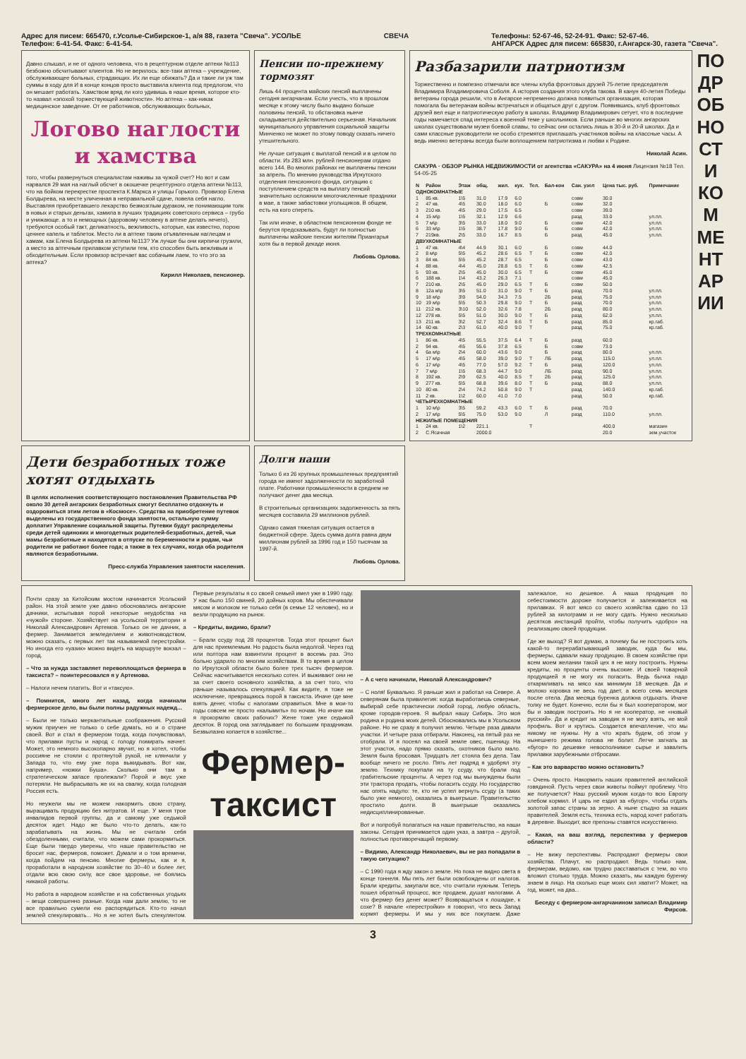Адрес для писем: 665470, г.Усолье-Сибирское-1, а/я 88, газета "Свеча". УСОЛЬЕ
Телефон: 6-41-54. Факс: 6-41-54.
СВЕЧА Телефоны: 52-67-46, 52-24-91. Факс: 52-67-46.
АНГАРСК Адрес для писем: 665830, г.Ангарск-30, газета "Свеча".
Давно слышал, и не от одного человека, что в рецептурном отделе аптеки №113 безбожно обсчитывают клиентов. Но не верилось: все-таки аптека – учреждение, обслуживающее больных, страдающих. Их ли еще обижать? Да и такие ли уж там суммы в ходу для И в конце концов просто выставила клиента под предлогом, что он мешает работать. Хамством вряд ли кого удивишь в наше время, которое кто-то назвал «эпохой торжествующей животности». Но аптека – как-никак медицинское заведение. От ее работников, обслуживающих больных,
Логово наглости и хамства
того, чтобы развернуться специалистам наживы за чужой счет? Но вот и сам нарвался 29 мая на наглый обсчет в окошечке рецептурного отдела аптеки №113, что на бойком перекрестке проспекта К.Маркса и улицы Горького. Провизор Елена Болдырева, на месте уличенная в неправильной сдаче, повела себя нагло. Выставляя приобретавшего лекарство безмозглым дураком, не понимающим толк в новых и старых деньгах, хамила в лучших традициях советского сервиса – грубо и унижающе. а то и немощных (здоровому человеку в аптеке делать нечего), требуются особый такт, деликатность, вежливость, которые, как известно, порою ценнее капель и таблеток. Место ли в аптеке таким отъявленным наглецам и хамам, как Елена Болдырева из аптеки №113? Уж лучше бы они кирпичи грузили, а место за аптечным прилавком уступили тем, кто способен быть вежливым и обходительным. Если провизор встречает вас собачьим лаем, то что это за аптека?
Кирилл Николаев, пенсионер.
Пенсии по-прежнему тормозят
Лишь 44 процента майских пенсий выплачены сегодня ангарчанам. Если учесть, что в прошлом месяце к этому числу было выдано больше половины пенсий, то обстановка нынче складывается действительно серьезная. Начальник муниципального управления социальной защиты Минченко не может по этому поводу сказать ничего утешительного.
Не лучше ситуация с выплатой пенсий и в целом по области. Из 283 млн. рублей пенсионерам отдано всего 144. Во многих районах не выплачены пенсии за апрель. По мнению руководства Иркутского отделения пенсионного фонда, ситуацию с поступлением средств на выплату пенсий значительно осложнили многочисленные праздники в мае, а также забастовки угольщиков. В общем, есть на кого спереть.
Так или иначе, в областном пенсионном фонде не берутся предсказывать, будут ли полностью выплачены майские пенсии жителям Приангарья хотя бы в первой декаде июня.
Любовь Орлова.
Разбазарили патриотизм
Торжественно и помпезно отмечали все члены клуба фронтовых друзей 75-летие председателя Владимира Владимировича Соболя. А история создания этого клуба такова. В канун 40-летия Победы ветераны города решили, что в Ангарске непременно должна появиться организация, которая помогала бы ветеранам войны встречаться и общаться друг с другом. Появившись, клуб фронтовых друзей вел еще и патриотическую работу в школах. Владимир Владимирович сетует, что в последние годы намечается спад интереса к военной теме у школьников. Если раньше во многих ангарских школах существовали музеи боевой славы, то сейчас они остались лишь в 30-й и 20-й школах. Да и сами классные руководители не особо стремятся приглашать участников войны на классные часы. А ведь именно ветераны всегда были воплощением патриотизма и любви к Родине.
Николай Асин.
САКУРА · ОБЗОР РЫНКА НЕДВИЖИМОСТИ от агентства «САКУРА» на 4 июня Лицензия №18 Тел. 54-05-25
| N | Район | Этаж | общ. | жил. | кух. | Тел. | Бал-кон | Сан. узел | Цена тыс. руб. | Примечание |
| --- | --- | --- | --- | --- | --- | --- | --- | --- | --- | --- |
| ОДНОКОМНАТНЫЕ | | | | | | | | | | |
| 1 | 85 кв. | 1\5 | 31.0 | 17.9 | 6.0 | | | совм | 30.0 | |
| 2 | 47 кв. | 4\5 | 30.0 | 18.0 | 6.0 | | Б | совм | 32.0 | |
| 3 | 210 кв. | 4\5 | 29.0 | 17.5 | 6.5 | | | совм | 39.0 | |
| 4 | 15 м\р | 1\5 | 32.1 | 12.9 | 6.6 | | | разд | 33.0 | ул.пл. |
| 5 | 7 м\р | 3\5 | 33.0 | 18.0 | 9.0 | | Б | совм | 42.0 | ул.пл. |
| 6 | 33 м\р | 1\5 | 38.7 | 17.8 | 9.0 | | Б | совм | 42.0 | ул.пл. |
| 7 | 219кв. | 2\5 | 33.0 | 16.7 | 8.5 | | Б | разд | 45.0 | ул.пл. |
| ДВУХКОМНАТНЫЕ | | | | | | | | | | |
| 1 | 47 кв. | 4\4 | 44.9 | 30.1 | 6.0 | | Б | совм | 44.0 | |
| 2 | 8 м\р | 5\5 | 45.2 | 28.6 | 6.5 | Т | Б | совм | 42.0 | |
| 3 | 84 кв. | 5\5 | 45.2 | 28.7 | 6.5 | | Б | совм | 43.0 | |
| 4 | 88 кв. | 4\4 | 45.0 | 28.8 | 6.5 | Т | Б | совм | 42.5 | |
| 5 | 93 кв. | 2\5 | 45.0 | 30.0 | 6.5 | Т | Б | совм | 45.0 | |
| 6 | 188 кв. | 1\4 | 43.2 | 26.3 | 7.1 | | | совм | 45.0 | |
| 7 | 210 кв. | 2\5 | 45.0 | 29.0 | 6.5 | Т | Б | совм | 50.0 | |
| 8 | 12а м\р | 3\5 | 51.0 | 31.0 | 9.0 | Т | Б | разд | 70.0 | ул.пл. |
| 9 | 18 м\р | 3\9 | 54.0 | 34.3 | 7.5 | | 2Б | разд | 75.0 | ул.пл |
| 10 | 19 м\р | 5\5 | 50.3 | 29.8 | 9.0 | Т | Б | разд | 70.0 | ул.пл. |
| 11 | 212 кв. | 3\10 | 52.0 | 32.6 | 7.8 | | 2Б | разд | 80.0 | ул.пл. |
| 12 | 278 кв. | 5\5 | 51.0 | 30.0 | 9.0 | Т | Б | разд | 62.0 | ул.пл. |
| 13 | 211 кв. | 3\2 | 52.7 | 32.4 | 8.6 | Т | Б | разд | 85.0 | кр.габ. |
| 14 | 60 кв. | 2\3 | 61.0 | 40.0 | 9.0 | Т | | разд | 75.0 | кр.габ. |
| ТРЕХКОМНАТНЫЕ | | | | | | | | | | |
| 1 | 86 кв. | 4\5 | 55.5 | 37.5 | 6.4 | Т | Б | разд | 60.0 | |
| 2 | 94 кв. | 4\5 | 55.6 | 37.8 | 6.5 | | Б | совм | 73.0 | |
| 4 | 6а м\р | 2\4 | 60.0 | 43.6 | 9.0 | | Б | разд | 80.0 | ул.пл. |
| 5 | 17 м\р | 4\5 | 58.0 | 39.0 | 9.0 | Т | ЛБ | разд | 115.0 | ул.пл. |
| 6 | 17 м\р | 4\5 | 77.0 | 57.0 | 9.2 | Т | Б | разд | 120.0 | ул.пл. |
| 7 | 7 м\р | 1\5 | 68.3 | 44.7 | 9.0 | | ЛБ | разд | 90.0 | ул.пл. |
| 8 | 192 кв. | 2\9 | 62.5 | 40.0 | 8.5 | Т | 2Б | разд | 125.0 | ул.пл. |
| 9 | 277 кв. | 5\5 | 68.8 | 39.6 | 8.0 | Т | Б | разд | 88.0 | ул.пл. |
| 10 | 80 кв. | 2\4 | 74.2 | 50.8 | 9.0 | Т | | разд | 140.0 | кр.габ. |
| 11 | 2 кв. | 1\2 | 60.0 | 41.0 | 7.0 | | | разд | 50.0 | кр.габ. |
| ЧЕТЫРЕХКОМНАТНЫЕ | | | | | | | | | | |
| 1 | 10 м\р | 3\5 | 59.2 | 43.3 | 6.0 | Т | Б | разд | 70.0 | |
| 2 | 17 м\р | 5\5 | 75.0 | 53.0 | 9.0 | | Л | разд | 110.0 | ул.пл. |
| НЕЖИЛЫЕ ПОМЕЩЕНИЯ | | | | | | | | | | |
| 1 | 24 кв. | 1\2 | 221.1 | | | Т | | | 400.0 | магазин |
| 2 | С.Ясачная | | 2000.0 | | | | | | 20.0 | зем.участок |
Дети безработных тоже хотят отдыхать
В целях исполнения соответствующего постановления Правительства РФ около 30 детей ангарских безработных смогут бесплатно отдохнуть и оздоровиться этим летом в «Космосе». Средства на приобретение путевок выделены из государственного фонда занятости, остальную сумму доплатит Управление социальной защиты. Путевки будут распределены среди детей одиноких и многодетных родителей-безработных, детей, чьи мамы безработные и находятся в отпуске по беременности и родам, чьи родители не работают более года; а также в тех случаях, когда оба родителя являются безработными.
Пресс-служба Управления занятости населения.
Долги наши
Только 6 из 26 крупных промышленных предприятий города не имеют задолженности по заработной плате. Работники промышленности в среднем не получают денег два месяца.
В строительных организациях задолженность за пять месяцев составила 29 миллионов рублей.
Однако самая тяжелая ситуация остается в бюджетной сфере. Здесь сумма долга равна двум миллионам рублей за 1996 год и 150 тысячам за 1997-й.
Любовь Орлова.
Почти сразу за Китойским мостом начинается Усольский район. На этой земле уже давно обосновались ангарские дачники, испытывая порой некоторые неудобства на «чужой» стороне. Хозяйствует на усольской территории и Николай Александрович Артемов. Только он не дачник, а фермер. Занимается земледелием и животноводством, можно сказать, с первых лет так называемой перестройки. Но иногда его «уазик» можно видеть на маршруте вокзал – город.
– Что за нужда заставляет перевоплощаться фермера в таксиста? – поинтересовался я у Артемова.
– Налоги нечем платить. Вот и «таксую».
– Помнится, много лет назад, когда начинали фермерское дело, вы были полны радужных надежд...
– Были не только меркантильные соображения. Русский мужик приучен не только о себе думать, но и о стране своей. Вот и стал я фермером тогда, когда почувствовал, что прилавки пусты и народ с голоду помирать начнет. Может, это немного высокопарно звучит, но я хотел, чтобы россияне не стояли с протянутой рукой, не клянчили у Запада то, что ему уже пора выкидывать. Вот как, например, «ножки Буша». Сколько они там в стратегическом запасе пролежали? Порой и вкус уже потеряли. Не выбрасывать же их на свалку, когда голодная Россия есть.
Но неужели мы не можем накормить свою страну, выращивать продукцию без нитратов. И еще. У меня трое инвалидов первой группы, да и самому уже седьмой десяток идет. Надо же было что-то делать, как-то зарабатывать на жизнь. Мы не считали себя обездоленными, считали, что можем сами прокормиться. Еще были твердо уверены, что наше правительство не бросит нас, фермеров, поможет. Думали и о том времени, когда пойдем на пенсию. Многие фермеры, как и я, проработали в народном хозяйстве по 30–40 и более лет, отдали всю свою силу, все свое здоровье, не боялись никакой работы.
Но работа в народном хозяйстве и на собственных угодьях – вещи совершенно разные. Когда нам дали землю, то не все правильно сумели ею распорядиться. Кто-то начал землей спекулировать... Но я не хотел быть спекулянтом. Первые результаты я со своей семьей имел уже в 1990 году. У нас было 150 свиней, 20 дойных коров. Мы обеспечивали мясом и молоком не только себя (в семье 12 человек), но и везли продукцию на рынок.
– Кредиты, видимо, брали?
– Брали ссуду под 28 процентов. Тогда этот процент был для нас приемлемым. Но радость была недолгой. Через год или полтора нам взвинтили процент в восемь раз. Это больно ударило по многим хозяйствам. В то время в целом по Иркутской области было более трех тысяч фермеров. Сейчас насчитывается несколько сотен. И выживают они не за счет своего основного хозяйства, а за счет того, что раньше называлось спекуляцией. Как видите, я тоже не исключение, превращаюсь порой в таксиста. Иначе где мне взять денег, чтобы с налогами справиться. Мне в мои-то годы совсем не просто «калымить» по ночам. Но иначе как я прокормлю своих рабочих? Жене тоже уже седьмой десяток. В город она заглядывает по большим праздникам. Безвылазно копается в хозяйстве...
Фермер-таксист
– А с чего начинали, Николай Александрович?
– С ноля! Буквально. Я раньше жил и работал на Севере. А северянам была привилегия: когда выработаешь северные, выбирай себе практически любой город, любую область, кроме городов-героев. Я выбрал нашу Сибирь. Это моя родина и родина моих детей. Обосновались мы в Усольском районе. Но не сразу я получил землю. Четыре раза давали участки. И четыре раза отбирали. Наконец, на пятый раз не отобрали. И я посеял на своей земле овес, пшеницу. На этот участок, надо прямо сказать, охотников было мало. Земля была бросовая. Тридцать лет стояла без дела. Там вообще ничего не росло. Пять лет подряд я удобрял эту землю. Технику покупали на ту ссуду, что брали под грабительские проценты. А через год мы вынуждены были эти трактора продать, чтобы погасить ссуду. Но государство нас опять надуло: те, кто не успел вернуть ссуду (а таких было уже немного), оказались в выигрыше. Правительство простило долги. В выигрыше оказались недисциплинированные.
Вот и попробуй полагаться на наше правительство, на наши законы. Сегодня принимается один указ, а завтра – другой, полностью противоречащий первому.
– Видимо, Александр Николаевич, вы не раз попадали в такую ситуацию?
– С 1990 года я жду закон о земле. Но пока не видно света в конце тоннеля. Мы пять лет были освобождены от налогов. Брали кредиты, закупали все, что считали нужным. Теперь пошел обратный процесс, все продаем, душат налогами. А что фермер без денег может? Возвращаться к лошадке, к сохе? В начале «перестройки» я говорил, что весь Запад кормят фермеры. И мы у них все покупаем. Даже залежалое, но дешевое. А наша продукция по себестоимости дороже получается и залеживается на прилавках. Я вот мясо со своего хозяйства сдаю по 13 рублей за килограмм и не могу сдать. Нужно несколько десятков инстанций пройти, чтобы получить «добро» на реализацию своей продукции.
Где же выход? Я вот думаю, а почему бы не построить хоть какой-то перерабатывающий заводик, куда бы мы, фермеры, сдавали нашу продукцию. В своем хозяйстве при всем моем желании такой цех я не могу построить. Нужны кредиты, но проценты очень высокие. И своей товарной продукцией я не могу их погасить. Ведь бычка надо откармливать на мясо как минимум 18 месяцев. Да и молоко коровка не весь год дает, а всего семь месяцев после отела. Два месяца буренка должна отдыхать. Иначе толку не будет. Конечно, если бы я был кооператором, мог бы и заводик построить. Но я не кооператор, не «новый русский». Да и кредит на заводик я не могу взять, не мой профиль. Вот и крутись. Создается впечатление, что мы никому не нужны. Ну а что жрать будем, об этом у нынешнего режима голова не болит. Легче загнать за «бугор» по дешевке невосполнимое сырье и завалить прилавки зарубежными отбросами.
– Как это варварство можно остановить?
– Очень просто. Накормить наших правителей английской говядиной. Пусть через свои животы поймут проблему. Что же получается? Наш русский мужик когда-то всю Европу хлебом кормил. И царь не ездил за «бугор», чтобы отдать золотой запас страны за зерно. А ныне стыдно за наших правителей. Земля есть, техника есть, народ хочет работать в деревне. Выходит, все препоны ставятся искусственно.
– Какая, на ваш взгляд, перспектива у фермеров области?
– Не вижу перспективы. Распродают фермеры свои хозяйства. Плачут, но распродают. Ведь только нам, фермерам, ведомо, как трудно расставаться с тем, во что вложил столько труда. Можно сказать, мы каждую буренку знаем в лицо. На сколько еще моих сил хватит? Может, на год, может, на два...
Беседу с фермером-ангарчанином записал Владимир Фирсов.
ПОДРОБНОСТИ КОММЕНТАРИИ
3